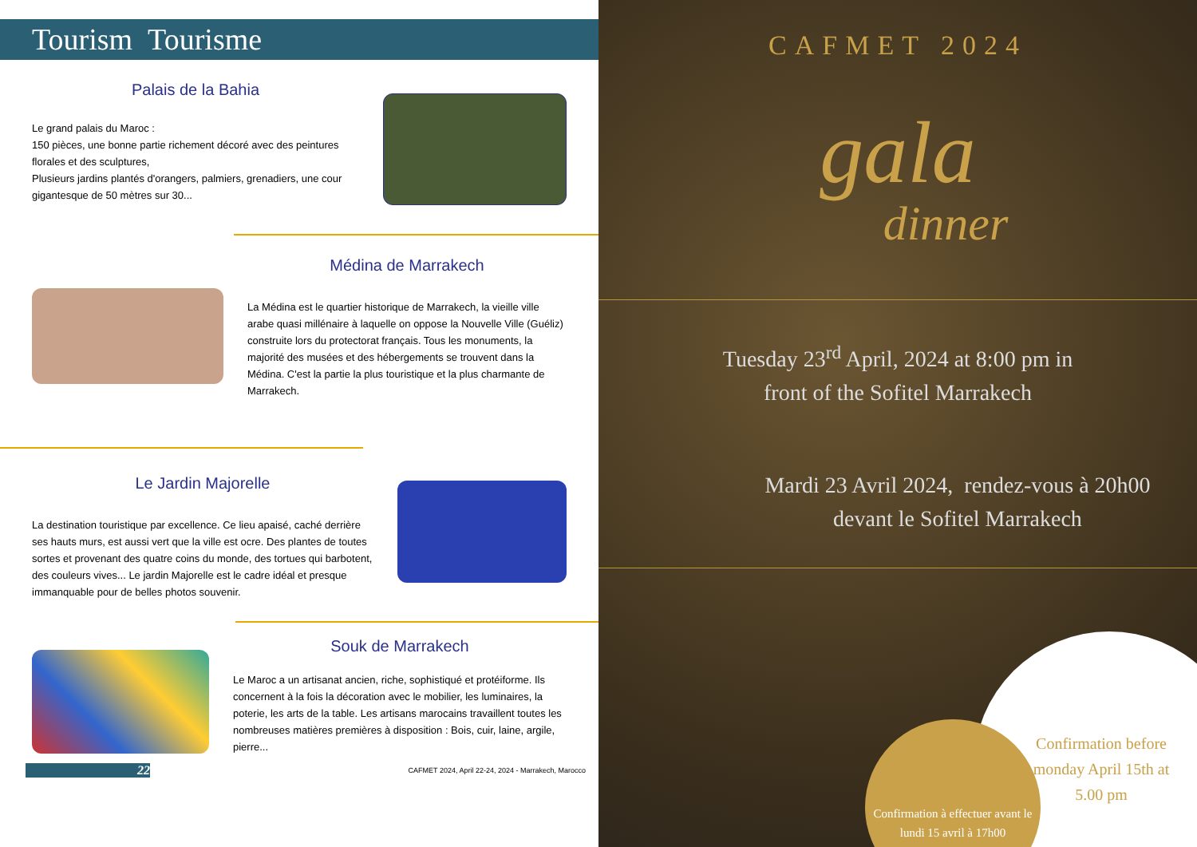Tourism Tourisme
Palais de la Bahia
Le grand palais du Maroc :
150 pièces, une bonne partie richement décoré avec des peintures florales et des sculptures,
Plusieurs jardins plantés d'orangers, palmiers, grenadiers, une cour gigantesque de 50 mètres sur 30...
Médina de Marrakech
La Médina est le quartier historique de Marrakech, la vieille ville arabe quasi millénaire à laquelle on oppose la Nouvelle Ville (Guéliz) construite lors du protectorat français. Tous les monuments, la majorité des musées et des hébergements se trouvent dans la Médina. C'est la partie la plus touristique et la plus charmante de Marrakech.
Le Jardin Majorelle
La destination touristique par excellence. Ce lieu apaisé, caché derrière ses hauts murs, est aussi vert que la ville est ocre. Des plantes de toutes sortes et provenant des quatre coins du monde, des tortues qui barbotent, des couleurs vives... Le jardin Majorelle est le cadre idéal et presque immanquable pour de belles photos souvenir.
Souk de Marrakech
Le Maroc a un artisanat ancien, riche, sophistiqué et protéiforme. Ils concernent à la fois la décoration avec le mobilier, les luminaires, la poterie, les arts de la table. Les artisans marocains travaillent toutes les nombreuses matières premières à disposition : Bois, cuir, laine, argile, pierre...
22 CAFMET 2024, April 22-24, 2024 - Marrakech, Marocco
CAFMET 2024
gala
dinner
Tuesday 23<sup>rd</sup> April, 2024 at 8:00 pm in
front of the Sofitel Marrakech
Mardi 23 Avril 2024, rendez-vous à 20h00
devant le Sofitel Marrakech
Confirmation à effectuer avant le lundi 15 avril à 17h00
Confirmation before monday April 15th at 5.00 pm